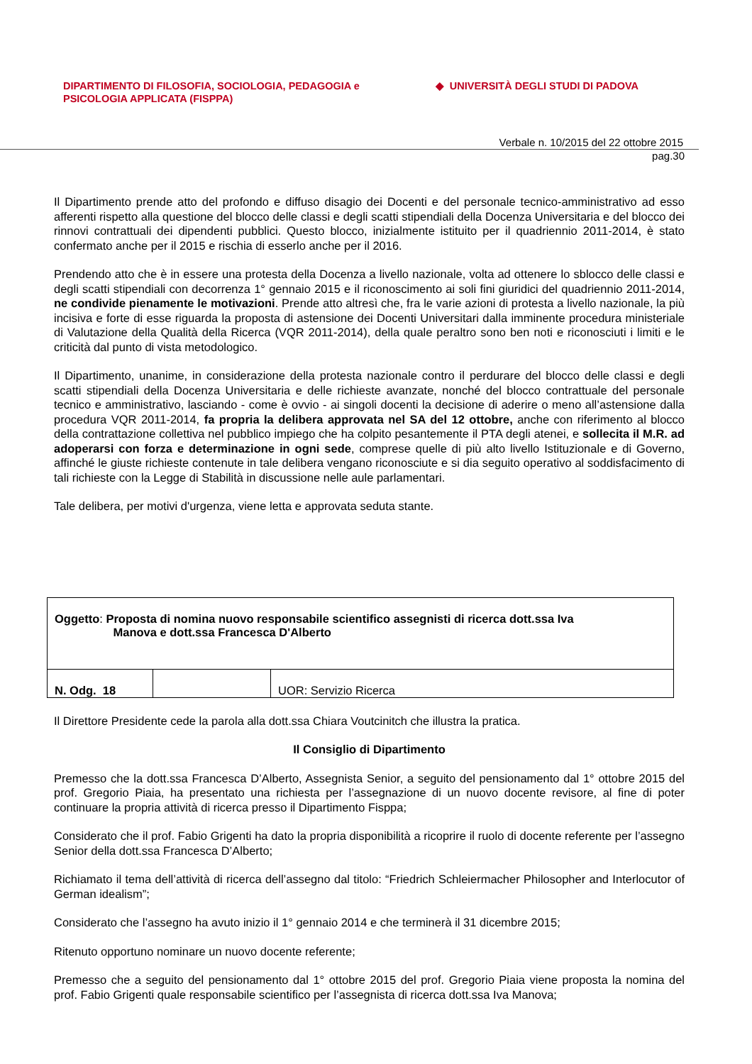DIPARTIMENTO DI FILOSOFIA, SOCIOLOGIA, PEDAGOGIA e
PSICOLOGIA APPLICATA (FISPPA)
◆ UNIVERSITÀ DEGLI STUDI DI PADOVA
Verbale n. 10/2015 del 22 ottobre 2015
pag.30
Il Dipartimento prende atto del profondo e diffuso disagio dei Docenti e del personale tecnico-amministrativo ad esso afferenti rispetto alla questione del blocco delle classi e degli scatti stipendiali della Docenza Universitaria e del blocco dei rinnovi contrattuali dei dipendenti pubblici. Questo blocco, inizialmente istituito per il quadriennio 2011-2014, è stato confermato anche per il 2015 e rischia di esserlo anche per il 2016.
Prendendo atto che è in essere una protesta della Docenza a livello nazionale, volta ad ottenere lo sblocco delle classi e degli scatti stipendiali con decorrenza 1° gennaio 2015 e il riconoscimento ai soli fini giuridici del quadriennio 2011-2014, ne condivide pienamente le motivazioni. Prende atto altresì che, fra le varie azioni di protesta a livello nazionale, la più incisiva e forte di esse riguarda la proposta di astensione dei Docenti Universitari dalla imminente procedura ministeriale di Valutazione della Qualità della Ricerca (VQR 2011-2014), della quale peraltro sono ben noti e riconosciuti i limiti e le criticità dal punto di vista metodologico.
Il Dipartimento, unanime, in considerazione della protesta nazionale contro il perdurare del blocco delle classi e degli scatti stipendiali della Docenza Universitaria e delle richieste avanzate, nonché del blocco contrattuale del personale tecnico e amministrativo, lasciando - come è ovvio - ai singoli docenti la decisione di aderire o meno all’astensione dalla procedura VQR 2011-2014, fa propria la delibera approvata nel SA del 12 ottobre, anche con riferimento al blocco della contrattazione collettiva nel pubblico impiego che ha colpito pesantemente il PTA degli atenei, e sollecita il M.R. ad adoperarsi con forza e determinazione in ogni sede, comprese quelle di più alto livello Istituzionale e di Governo, affinché le giuste richieste contenute in tale delibera vengano riconosciute e si dia seguito operativo al soddisfacimento di tali richieste con la Legge di Stabilità in discussione nelle aule parlamentari.
Tale delibera, per motivi d'urgenza, viene letta e approvata seduta stante.
| Oggetto : Proposta di nomina nuovo responsabile scientifico assegnisti di ricerca dott.ssa Iva Manova e dott.ssa Francesca D'Alberto | | |
| N. Odg. 18 | | UOR: Servizio Ricerca |
Il Direttore Presidente cede la parola alla dott.ssa Chiara Voutcinitch che illustra la pratica.
Il Consiglio di Dipartimento
Premesso che la dott.ssa Francesca D’Alberto, Assegnista Senior, a seguito del pensionamento dal 1° ottobre 2015 del prof. Gregorio Piaia, ha presentato una richiesta per l’assegnazione di un nuovo docente revisore, al fine di poter continuare la propria attività di ricerca presso il Dipartimento Fisppa;
Considerato che il prof. Fabio Grigenti ha dato la propria disponibilità a ricoprire il ruolo di docente referente per l’assegno Senior della dott.ssa Francesca D’Alberto;
Richiamato il tema dell’attività di ricerca dell’assegno dal titolo: “Friedrich Schleiermacher Philosopher and Interlocutor of German idealism”;
Considerato che l’assegno ha avuto inizio il 1° gennaio 2014 e che terminerà il 31 dicembre 2015;
Ritenuto opportuno nominare un nuovo docente referente;
Premesso che a seguito del pensionamento dal 1° ottobre 2015 del prof. Gregorio Piaia viene proposta la nomina del prof. Fabio Grigenti quale responsabile scientifico per l’assegnista di ricerca dott.ssa Iva Manova;